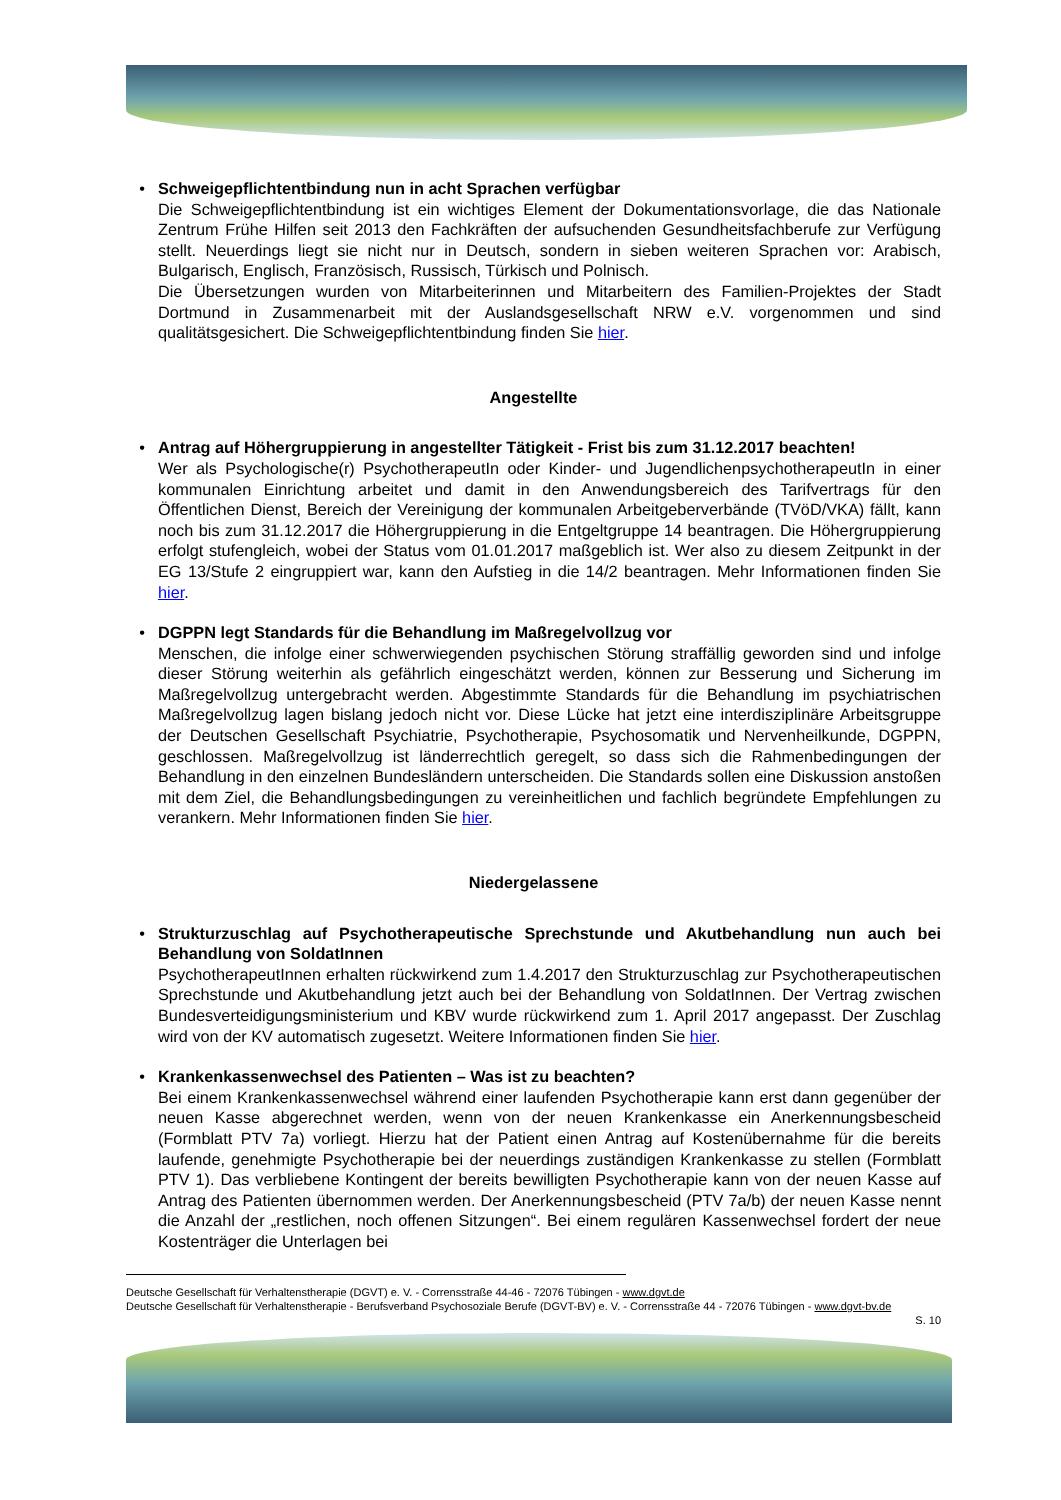• Schweigepflichtentbindung nun in acht Sprachen verfügbar
Die Schweigepflichtentbindung ist ein wichtiges Element der Dokumentationsvorlage, die das Nationale Zentrum Frühe Hilfen seit 2013 den Fachkräften der aufsuchenden Gesundheitsfachberufe zur Verfügung stellt. Neuerdings liegt sie nicht nur in Deutsch, sondern in sieben weiteren Sprachen vor: Arabisch, Bulgarisch, Englisch, Französisch, Russisch, Türkisch und Polnisch.
Die Übersetzungen wurden von Mitarbeiterinnen und Mitarbeitern des Familien-Projektes der Stadt Dortmund in Zusammenarbeit mit der Auslandsgesellschaft NRW e.V. vorgenommen und sind qualitätsgesichert. Die Schweigepflichtentbindung finden Sie hier.
Angestellte
• Antrag auf Höhergruppierung in angestellter Tätigkeit - Frist bis zum 31.12.2017 beachten!
Wer als Psychologische(r) PsychotherapeutIn oder Kinder- und JugendlichenpsychotherapeutIn in einer kommunalen Einrichtung arbeitet und damit in den Anwendungsbereich des Tarifvertrags für den Öffentlichen Dienst, Bereich der Vereinigung der kommunalen Arbeitgeberverbände (TVöD/VKA) fällt, kann noch bis zum 31.12.2017 die Höhergruppierung in die Entgeltgruppe 14 beantragen. Die Höhergruppierung erfolgt stufengleich, wobei der Status vom 01.01.2017 maßgeblich ist. Wer also zu diesem Zeitpunkt in der EG 13/Stufe 2 eingruppiert war, kann den Aufstieg in die 14/2 beantragen. Mehr Informationen finden Sie hier.
• DGPPN legt Standards für die Behandlung im Maßregelvollzug vor
Menschen, die infolge einer schwerwiegenden psychischen Störung straffällig geworden sind und infolge dieser Störung weiterhin als gefährlich eingeschätzt werden, können zur Besserung und Sicherung im Maßregelvollzug untergebracht werden. Abgestimmte Standards für die Behandlung im psychiatrischen Maßregelvollzug lagen bislang jedoch nicht vor. Diese Lücke hat jetzt eine interdisziplinäre Arbeitsgruppe der Deutschen Gesellschaft Psychiatrie, Psychotherapie, Psychosomatik und Nervenheilkunde, DGPPN, geschlossen. Maßregelvollzug ist länderrechtlich geregelt, so dass sich die Rahmenbedingungen der Behandlung in den einzelnen Bundesländern unterscheiden. Die Standards sollen eine Diskussion anstoßen mit dem Ziel, die Behandlungsbedingungen zu vereinheitlichen und fachlich begründete Empfehlungen zu verankern. Mehr Informationen finden Sie hier.
Niedergelassene
• Strukturzuschlag auf Psychotherapeutische Sprechstunde und Akutbehandlung nun auch bei Behandlung von SoldatInnen
PsychotherapeutInnen erhalten rückwirkend zum 1.4.2017 den Strukturzuschlag zur Psychotherapeutischen Sprechstunde und Akutbehandlung jetzt auch bei der Behandlung von SoldatInnen. Der Vertrag zwischen Bundesverteidigungsministerium und KBV wurde rückwirkend zum 1. April 2017 angepasst. Der Zuschlag wird von der KV automatisch zugesetzt. Weitere Informationen finden Sie hier.
• Krankenkassenwechsel des Patienten – Was ist zu beachten?
Bei einem Krankenkassenwechsel während einer laufenden Psychotherapie kann erst dann gegenüber der neuen Kasse abgerechnet werden, wenn von der neuen Krankenkasse ein Anerkennungsbescheid (Formblatt PTV 7a) vorliegt. Hierzu hat der Patient einen Antrag auf Kostenübernahme für die bereits laufende, genehmigte Psychotherapie bei der neuerdings zuständigen Krankenkasse zu stellen (Formblatt PTV 1). Das verbliebene Kontingent der bereits bewilligten Psychotherapie kann von der neuen Kasse auf Antrag des Patienten übernommen werden. Der Anerkennungsbescheid (PTV 7a/b) der neuen Kasse nennt die Anzahl der „restlichen, noch offenen Sitzungen“. Bei einem regulären Kassenwechsel fordert der neue Kostenträger die Unterlagen bei
Deutsche Gesellschaft für Verhaltenstherapie (DGVT) e. V. - Corrensstraße 44-46 - 72076 Tübingen - www.dgvt.de
Deutsche Gesellschaft für Verhaltenstherapie - Berufsverband Psychosoziale Berufe (DGVT-BV) e. V. - Corrensstraße 44 - 72076 Tübingen - www.dgvt-bv.de
S. 10